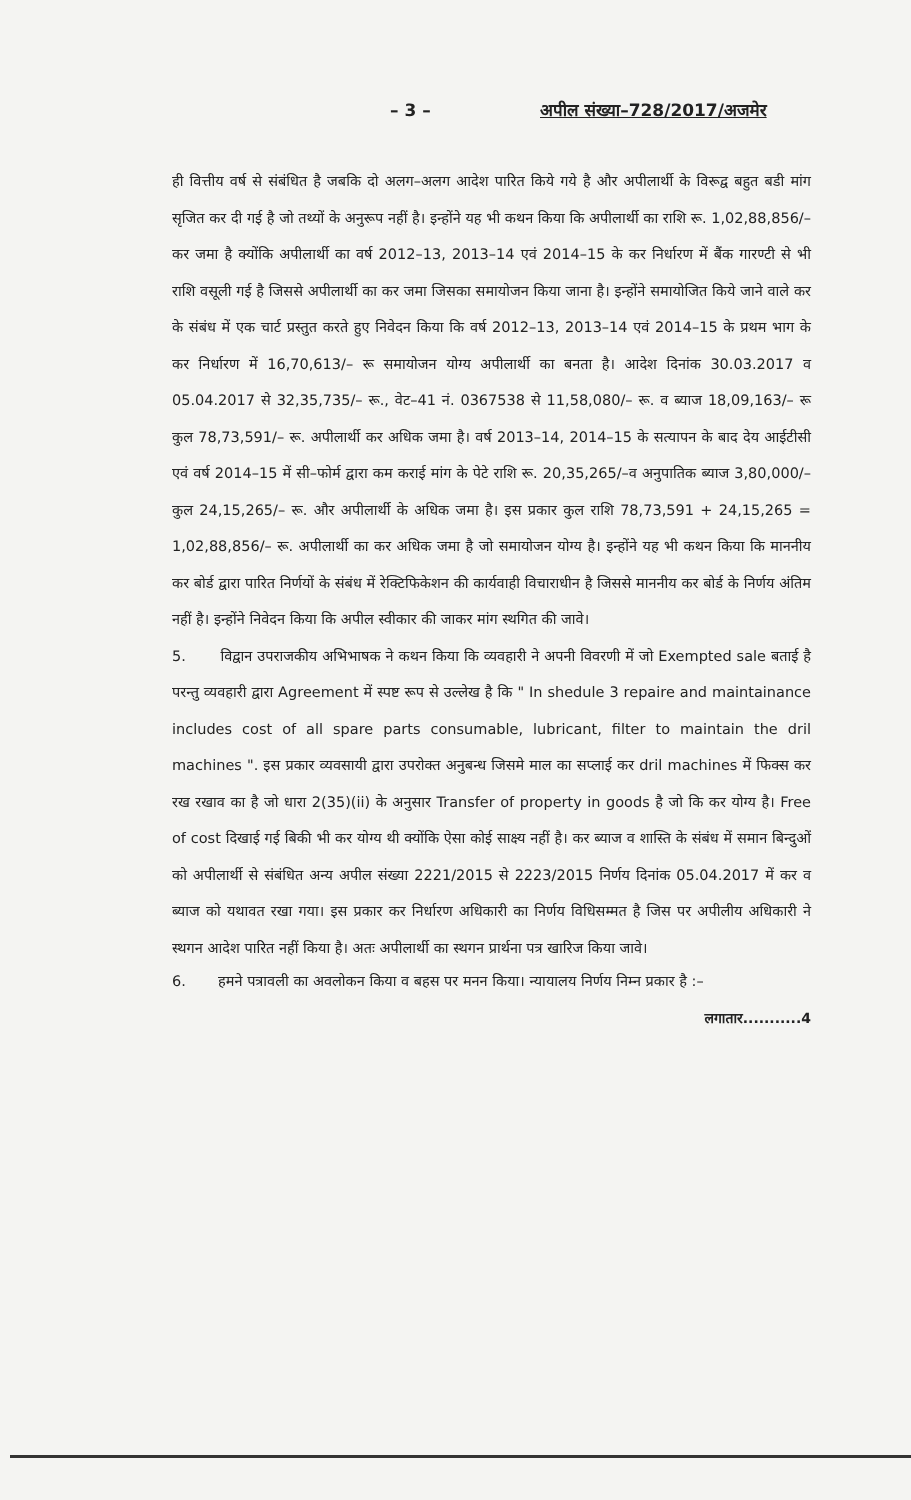– 3 – अपील संख्या–728/2017/अजमेर
ही वित्तीय वर्ष से संबंधित है जबकि दो अलग–अलग आदेश पारित किये गये है और अपीलार्थी के विरूद्व बहुत बडी मांग सृजित कर दी गई है जो तथ्यों के अनुरूप नहीं है। इन्होंने यह भी कथन किया कि अपीलार्थी का राशि रू. 1,02,88,856/– कर जमा है क्योंकि अपीलार्थी का वर्ष 2012–13, 2013–14 एवं 2014–15 के कर निर्धारण में बैंक गारण्टी से भी राशि वसूली गई है जिससे अपीलार्थी का कर जमा जिसका समायोजन किया जाना है। इन्होंने समायोजित किये जाने वाले कर के संबंध में एक चार्ट प्रस्तुत करते हुए निवेदन किया कि वर्ष 2012–13, 2013–14 एवं 2014–15 के प्रथम भाग के कर निर्धारण में 16,70,613/– रू समायोजन योग्य अपीलार्थी का बनता है। आदेश दिनांक 30.03.2017 व 05.04.2017 से 32,35,735/– रू., वेट–41 नं. 0367538 से 11,58,080/– रू. व ब्याज 18,09,163/– रू कुल 78,73,591/– रू. अपीलार्थी कर अधिक जमा है। वर्ष 2013–14, 2014–15 के सत्यापन के बाद देय आईटीसी एवं वर्ष 2014–15 में सी–फोर्म द्वारा कम कराई मांग के पेटे राशि रू. 20,35,265/–व अनुपातिक ब्याज 3,80,000/– कुल 24,15,265/– रू. और अपीलार्थी के अधिक जमा है। इस प्रकार कुल राशि 78,73,591 + 24,15,265 = 1,02,88,856/– रू. अपीलार्थी का कर अधिक जमा है जो समायोजन योग्य है। इन्होंने यह भी कथन किया कि माननीय कर बोर्ड द्वारा पारित निर्णयों के संबंध में रेक्टिफिकेशन की कार्यवाही विचाराधीन है जिससे माननीय कर बोर्ड के निर्णय अंतिम नहीं है। इन्होंने निवेदन किया कि अपील स्वीकार की जाकर मांग स्थगित की जावे।
5. विद्वान उपराजकीय अभिभाषक ने कथन किया कि व्यवहारी ने अपनी विवरणी में जो Exempted sale बताई है परन्तु व्यवहारी द्वारा Agreement में स्पष्ट रूप से उल्लेख है कि " In shedule 3 repaire and maintainance includes cost of all spare parts consumable, lubricant, filter to maintain the dril machines ". इस प्रकार व्यवसायी द्वारा उपरोक्त अनुबन्ध जिसमे माल का सप्लाई कर dril machines में फिक्स कर रख रखाव का है जो धारा 2(35)(ii) के अनुसार Transfer of property in goods है जो कि कर योग्य है। Free of cost दिखाई गई बिकी भी कर योग्य थी क्योंकि ऐसा कोई साक्ष्य नहीं है। कर ब्याज व शास्ति के संबंध में समान बिन्दुओं को अपीलार्थी से संबंधित अन्य अपील संख्या 2221/2015 से 2223/2015 निर्णय दिनांक 05.04.2017 में कर व ब्याज को यथावत रखा गया। इस प्रकार कर निर्धारण अधिकारी का निर्णय विधिसम्मत है जिस पर अपीलीय अधिकारी ने स्थगन आदेश पारित नहीं किया है। अतः अपीलार्थी का स्थगन प्रार्थना पत्र खारिज किया जावे।
6. हमने पत्रावली का अवलोकन किया व बहस पर मनन किया। न्यायालय निर्णय निम्न प्रकार है :–
लगातार...........4